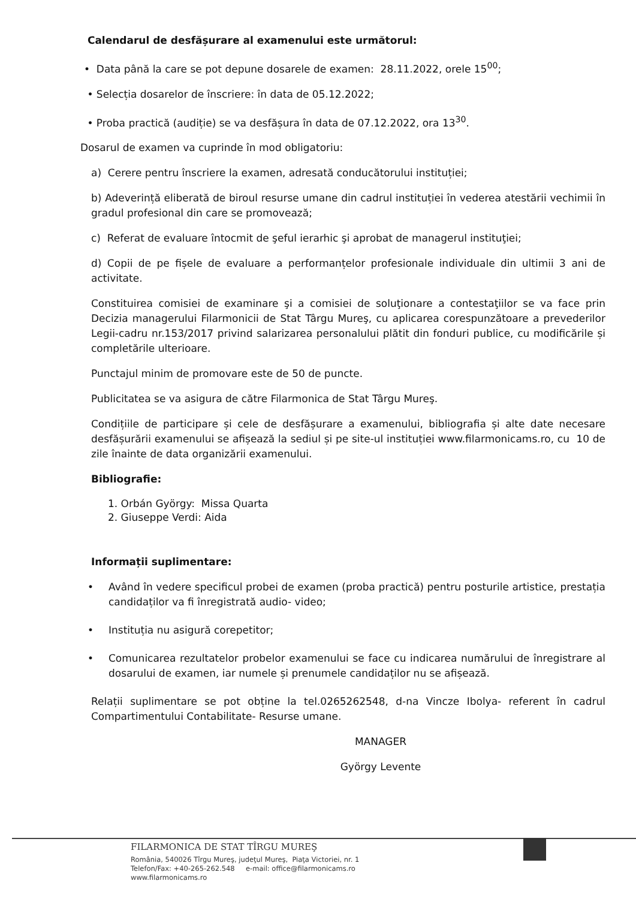Calendarul de desfășurare al examenului este următorul:
• Data până la care se pot depune dosarele de examen: 28.11.2022, orele 15<sup>00</sup>;
• Selecția dosarelor de înscriere: în data de 05.12.2022;
• Proba practică (audiție) se va desfășura în data de 07.12.2022, ora 13<sup>30</sup>.
Dosarul de examen va cuprinde în mod obligatoriu:
a) Cerere pentru înscriere la examen, adresată conducătorului instituției;
b) Adeverință eliberată de biroul resurse umane din cadrul instituției în vederea atestării vechimii în gradul profesional din care se promovează;
c) Referat de evaluare întocmit de şeful ierarhic şi aprobat de managerul instituţiei;
d) Copii de pe fișele de evaluare a performanțelor profesionale individuale din ultimii 3 ani de activitate.
Constituirea comisiei de examinare şi a comisiei de soluţionare a contestaţiilor se va face prin Decizia managerului Filarmonicii de Stat Târgu Mureş, cu aplicarea corespunzătoare a prevederilor Legii-cadru nr.153/2017 privind salarizarea personalului plătit din fonduri publice, cu modificările și completările ulterioare.
Punctajul minim de promovare este de 50 de puncte.
Publicitatea se va asigura de către Filarmonica de Stat Târgu Mureş.
Condițiile de participare și cele de desfășurare a examenului, bibliografia și alte date necesare desfășurării examenului se afișează la sediul și pe site-ul instituției www.filarmonicams.ro, cu 10 de zile înainte de data organizării examenului.
Bibliografie:
1. Orbán György: Missa Quarta
2. Giuseppe Verdi: Aida
Informații suplimentare:
• Având în vedere specificul probei de examen (proba practică) pentru posturile artistice, prestația candidaților va fi înregistrată audio- video;
• Instituția nu asigură corepetitor;
• Comunicarea rezultatelor probelor examenului se face cu indicarea numărului de înregistrare al dosarului de examen, iar numele și prenumele candidaților nu se afișează.
Relații suplimentare se pot obține la tel.0265262548, d-na Vincze Ibolya- referent în cadrul Compartimentului Contabilitate- Resurse umane.
MANAGER
György Levente
FILARMONICA DE STAT TÎRGU MUREŞ
România, 540026 Tîrgu Mureş, judeţul Mureş, Piaţa Victoriei, nr. 1
Telefon/Fax: +40-265-262.548 e-mail: office@filarmonicams.ro
www.filarmonicams.ro